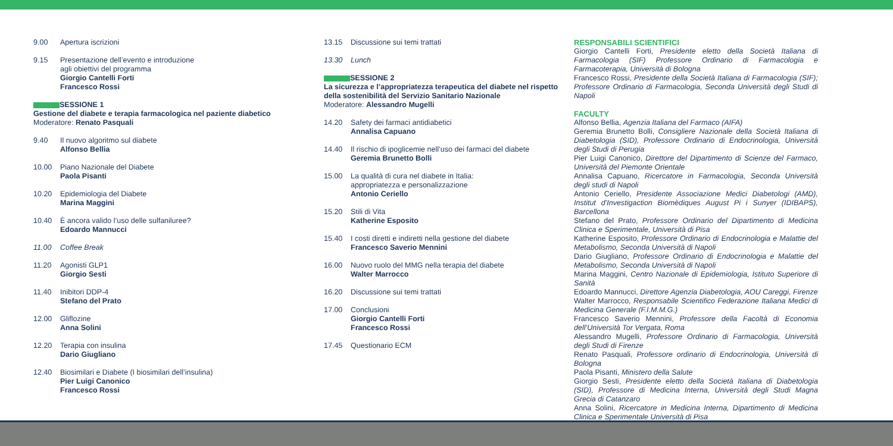9.00 Apertura iscrizioni
9.15 Presentazione dell’evento e introduzione
agli obiettivi del programma
Giorgio Cantelli Forti
Francesco Rossi
SESSIONE 1
Gestione del diabete e terapia farmacologica nel paziente diabetico
Moderatore: Renato Pasquali
9.40 Il nuovo algoritmo sul diabete
Alfonso Bellia
10.00 Piano Nazionale del Diabete
Paola Pisanti
10.20 Epidemiologia del Diabete
Marina Maggini
10.40 È ancora valido l’uso delle sulfaniluree?
Edoardo Mannucci
11.00 Coffee Break
11.20 Agonisti GLP1
Giorgio Sesti
11.40 Inibitori DDP-4
Stefano del Prato
12.00 Gliflozine
Anna Solini
12.20 Terapia con insulina
Dario Giugliano
12.40 Biosimilari e Diabete (I biosimilari dell’insulina)
Pier Luigi Canonico
Francesco Rossi
13.15 Discussione sui temi trattati
13.30 Lunch
SESSIONE 2
La sicurezza e l’appropriatezza terapeutica del diabete nel rispetto della sostenibilità del Servizio Sanitario Nazionale
Moderatore: Alessandro Mugelli
14.20 Safety dei farmaci antidiabetici
Annalisa Capuano
14.40 Il rischio di ipoglicemie nell’uso dei farmaci del diabete
Geremia Brunetto Bolli
15.00 La qualità di cura nel diabete in Italia:
appropriatezza e personalizzazione
Antonio Ceriello
15.20 Stili di Vita
Katherine Esposito
15.40 I costi diretti e indiretti nella gestione del diabete
Francesco Saverio Mennini
16.00 Nuovo ruolo del MMG nella terapia del diabete
Walter Marrocco
16.20 Discussione sui temi trattati
17.00 Conclusioni
Giorgio Cantelli Forti
Francesco Rossi
17.45 Questionario ECM
RESPONSABILI SCIENTIFICI
Giorgio Cantelli Forti, Presidente eletto della Società Italiana di Farmacologia (SIF) Professore Ordinario di Farmacologia e Farmacoterapia, Università di Bologna
Francesco Rossi, Presidente della Società Italiana di Farmacologia (SIF); Professore Ordinario di Farmacologia, Seconda Università degli Studi di Napoli
FACULTY
Alfonso Bellia, Agenzia Italiana del Farmaco (AIFA)
Geremia Brunetto Bolli, Consigliere Nazionale della Società Italiana di Diabetologia (SID), Professore Ordinario di Endocrinologia, Università degli Studi di Perugia
Pier Luigi Canonico, Direttore del Dipartimento di Scienze del Farmaco, Università del Piemonte Orientale
Annalisa Capuano, Ricercatore in Farmacologia, Seconda Università degli studi di Napoli
Antonio Ceriello, Presidente Associazione Medici Diabetologi (AMD), Institut d’Investigaction Biomèdiques August Pi i Sunyer (IDIBAPS), Barcellona
Stefano del Prato, Professore Ordinario del Dipartimento di Medicina Clinica e Sperimentale, Università di Pisa
Katherine Esposito, Professore Ordinario di Endocrinologia e Malattie del Metabolismo, Seconda Università di Napoli
Dario Giugliano, Professore Ordinario di Endocrinologia e Malattie del Metabolismo, Seconda Università di Napoli
Marina Maggini, Centro Nazionale di Epidemiologia, Istituto Superiore di Sanità
Edoardo Mannucci, Direttore Agenzia Diabetologia, AOU Careggi, Firenze
Walter Marrocco, Responsabile Scientifico Federazione Italiana Medici di Medicina Generale (F.I.M.M.G.)
Francesco Saverio Mennini, Professore della Facoltà di Economia dell’Università Tor Vergata, Roma
Alessandro Mugelli, Professore Ordinario di Farmacologia, Università degli Studi di Firenze
Renato Pasquali, Professore ordinario di Endocrinologia, Università di Bologna
Paola Pisanti, Ministero della Salute
Giorgio Sesti, Presidente eletto della Società Italiana di Diabetologia (SID), Professore di Medicina Interna, Università degli Studi Magna Grecia di Catanzaro
Anna Solini, Ricercatore in Medicina Interna, Dipartimento di Medicina Clinica e Sperimentale Università di Pisa